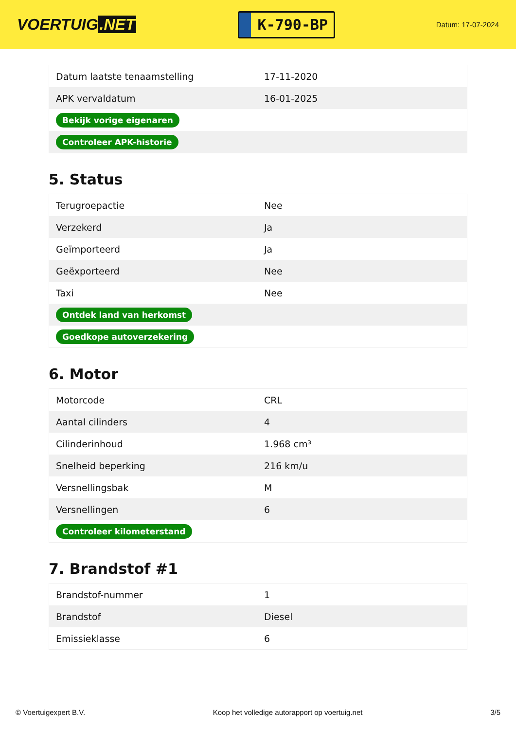VOERTUIG.NET
K-790-BP
Datum: 17-07-2024
| Datum laatste tenaamstelling | 17-11-2020 |
| APK vervaldatum | 16-01-2025 |
| Bekijk vorige eigenaren | |
| Controleer APK-historie | |
5. Status
| Terugroepactie | Nee |
| Verzekerd | Ja |
| Geïmporteerd | Ja |
| Geëxporteerd | Nee |
| Taxi | Nee |
| Ontdek land van herkomst | |
| Goedkope autoverzekering | |
6. Motor
| Motorcode | CRL |
| Aantal cilinders | 4 |
| Cilinderinhoud | 1.968 cm³ |
| Snelheid beperking | 216 km/u |
| Versnellingsbak | M |
| Versnellingen | 6 |
| Controleer kilometerstand | |
7. Brandstof #1
| Brandstof-nummer | 1 |
| Brandstof | Diesel |
| Emissieklasse | 6 |
© Voertuigexpert B.V. Koop het volledige autorapport op voertuig.net 3/5